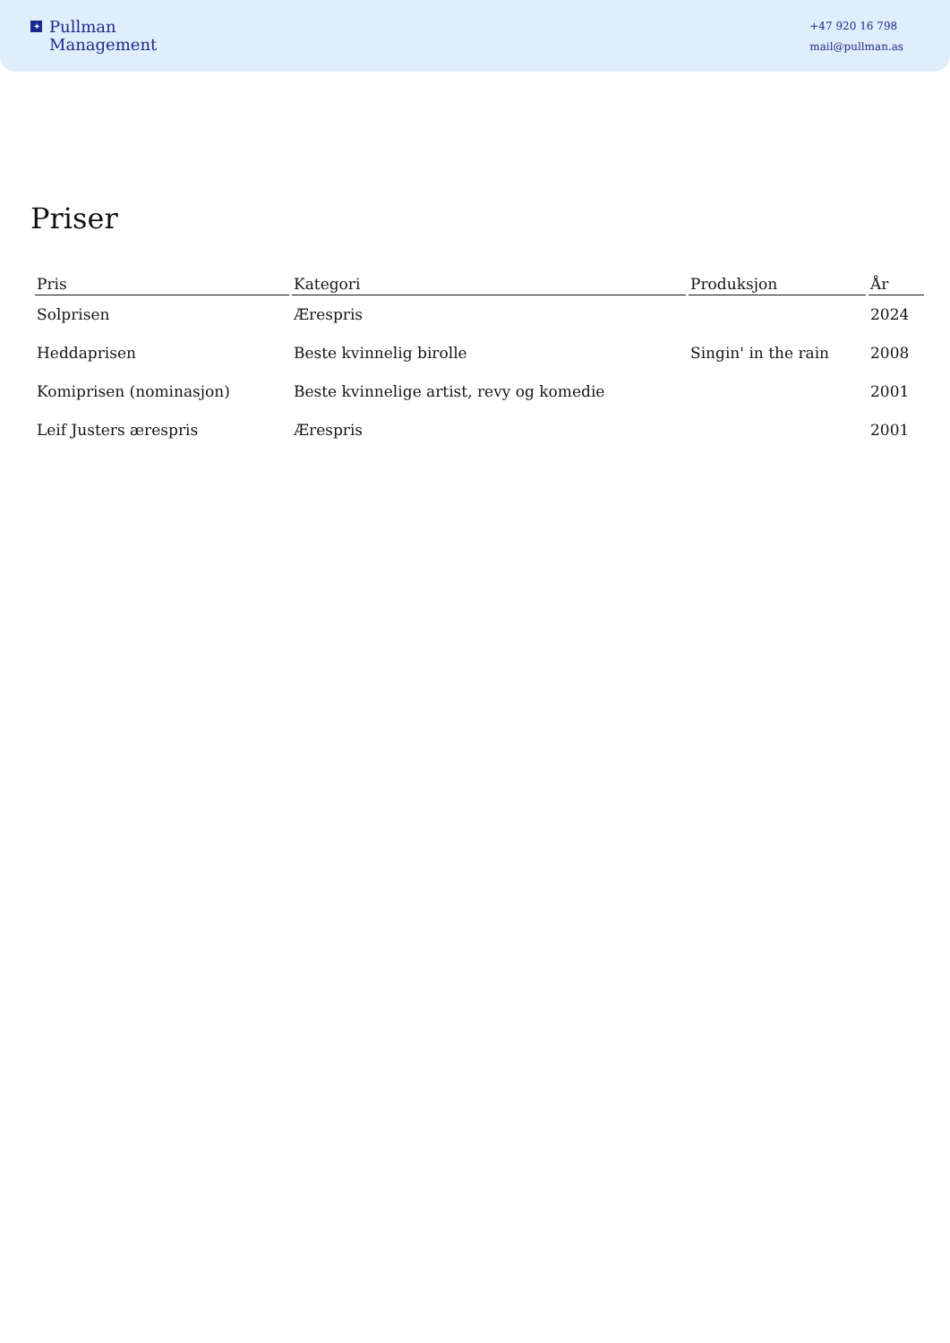✦
Pullman
Management
+47 920 16 798
mail@pullman.as
Priser
| Pris | Kategori | Produksjon | År |
| --- | --- | --- | --- |
| Solprisen | Ærespris | | 2024 |
| Heddaprisen | Beste kvinnelig birolle | Singin' in the rain | 2008 |
| Komiprisen (nominasjon) | Beste kvinnelige artist, revy og komedie | | 2001 |
| Leif Justers ærespris | Ærespris | | 2001 |